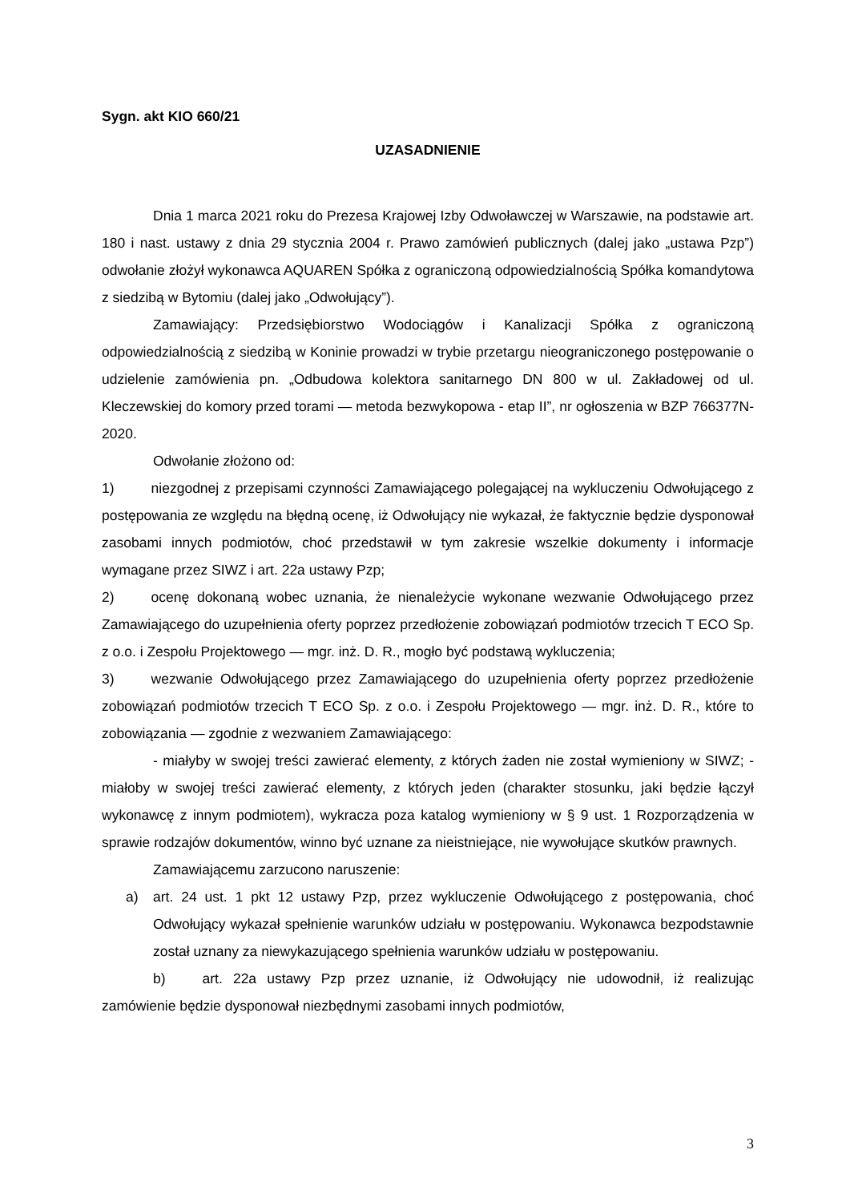Sygn. akt KIO 660/21
UZASADNIENIE
Dnia 1 marca 2021 roku do Prezesa Krajowej Izby Odwoławczej w Warszawie, na podstawie art. 180 i nast. ustawy z dnia 29 stycznia 2004 r. Prawo zamówień publicznych (dalej jako „ustawa Pzp”) odwołanie złożył wykonawca AQUAREN Spółka z ograniczoną odpowiedzialnością Spółka komandytowa z siedzibą w Bytomiu (dalej jako „Odwołujący”).
Zamawiający: Przedsiębiorstwo Wodociągów i Kanalizacji Spółka z ograniczoną odpowiedzialnością z siedzibą w Koninie prowadzi w trybie przetargu nieograniczonego postępowanie o udzielenie zamówienia pn. „Odbudowa kolektora sanitarnego DN 800 w ul. Zakładowej od ul. Kleczewskiej do komory przed torami — metoda bezwykopowa - etap II”, nr ogłoszenia w BZP 766377N-2020.
Odwołanie złożono od:
1) niezgodnej z przepisami czynności Zamawiającego polegającej na wykluczeniu Odwołującego z postępowania ze względu na błędną ocenę, iż Odwołujący nie wykazał, że faktycznie będzie dysponował zasobami innych podmiotów, choć przedstawił w tym zakresie wszelkie dokumenty i informacje wymagane przez SIWZ i art. 22a ustawy Pzp;
2) ocenę dokonaną wobec uznania, że nienależycie wykonane wezwanie Odwołującego przez Zamawiającego do uzupełnienia oferty poprzez przedłożenie zobowiązań podmiotów trzecich T ECO Sp. z o.o. i Zespołu Projektowego — mgr. inż. D. R., mogło być podstawą wykluczenia;
3) wezwanie Odwołującego przez Zamawiającego do uzupełnienia oferty poprzez przedłożenie zobowiązań podmiotów trzecich T ECO Sp. z o.o. i Zespołu Projektowego — mgr. inż. D. R., które to zobowiązania — zgodnie z wezwaniem Zamawiającego:
- miałyby w swojej treści zawierać elementy, z których żaden nie został wymieniony w SIWZ; - miałoby w swojej treści zawierać elementy, z których jeden (charakter stosunku, jaki będzie łączył wykonawcę z innym podmiotem), wykracza poza katalog wymieniony w § 9 ust. 1 Rozporządzenia w sprawie rodzajów dokumentów, winno być uznane za nieistniejące, nie wywołujące skutków prawnych.
Zamawiającemu zarzucono naruszenie:
a) art. 24 ust. 1 pkt 12 ustawy Pzp, przez wykluczenie Odwołującego z postępowania, choć Odwołujący wykazał spełnienie warunków udziału w postępowaniu. Wykonawca bezpodstawnie został uznany za niewykazującego spełnienia warunków udziału w postępowaniu.
b) art. 22a ustawy Pzp przez uznanie, iż Odwołujący nie udowodnił, iż realizując zamówienie będzie dysponował niezbędnymi zasobami innych podmiotów,
3